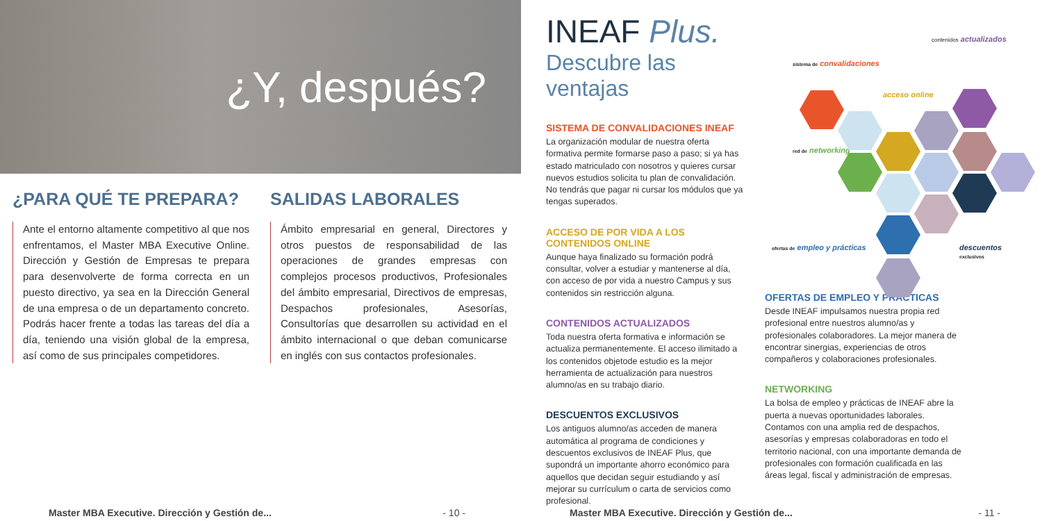¿Y, después?
¿PARA QUÉ TE PREPARA?
Ante el entorno altamente competitivo al que nos enfrentamos, el Master MBA Executive Online. Dirección y Gestión de Empresas te prepara para desenvolverte de forma correcta en un puesto directivo, ya sea en la Dirección General de una empresa o de un departamento concreto. Podrás hacer frente a todas las tareas del día a día, teniendo una visión global de la empresa, así como de sus principales competidores.
SALIDAS LABORALES
Ámbito empresarial en general, Directores y otros puestos de responsabilidad de las operaciones de grandes empresas con complejos procesos productivos, Profesionales del ámbito empresarial, Directivos de empresas, Despachos profesionales, Asesorías, Consultorías que desarrollen su actividad en el ámbito internacional o que deban comunicarse en inglés con sus contactos profesionales.
Master MBA Executive. Dirección y Gestión de... - 10 -
INEAF Plus.
Descubre las ventajas
SISTEMA DE CONVALIDACIONES INEAF
La organización modular de nuestra oferta formativa permite formarse paso a paso; si ya has estado matriculado con nosotros y quieres cursar nuevos estudios solicita tu plan de convalidación. No tendrás que pagar ni cursar los módulos que ya tengas superados.
ACCESO DE POR VIDA A LOS CONTENIDOS ONLINE
Aunque haya finalizado su formación podrá consultar, volver a estudiar y mantenerse al día, con acceso de por vida a nuestro Campus y sus contenidos sin restricción alguna.
CONTENIDOS ACTUALIZADOS
Toda nuestra oferta formativa e información se actualiza permanentemente. El acceso ilimitado a los contenidos objetode estudio es la mejor herramienta de actualización para nuestros alumno/as en su trabajo diario.
DESCUENTOS EXCLUSIVOS
Los antiguos alumno/as acceden de manera automática al programa de condiciones y descuentos exclusivos de INEAF Plus, que supondrá un importante ahorro económico para aquellos que decidan seguir estudiando y así mejorar su currículum o carta de servicios como profesional.
contenidos actualizados
sistema de convalidaciones
acceso online
red de networking
ofertas de empleo y prácticas descuentos exclusivos
OFERTAS DE EMPLEO Y PRÁCTICAS
Desde INEAF impulsamos nuestra propia red profesional entre nuestros alumno/as y profesionales colaboradores. La mejor manera de encontrar sinergias, experiencias de otros compañeros y colaboraciones profesionales.
NETWORKING
La bolsa de empleo y prácticas de INEAF abre la puerta a nuevas oportunidades laborales. Contamos con una amplia red de despachos, asesorías y empresas colaboradoras en todo el territorio nacional, con una importante demanda de profesionales con formación cualificada en las áreas legal, fiscal y administración de empresas.
Master MBA Executive. Dirección y Gestión de... - 11 -